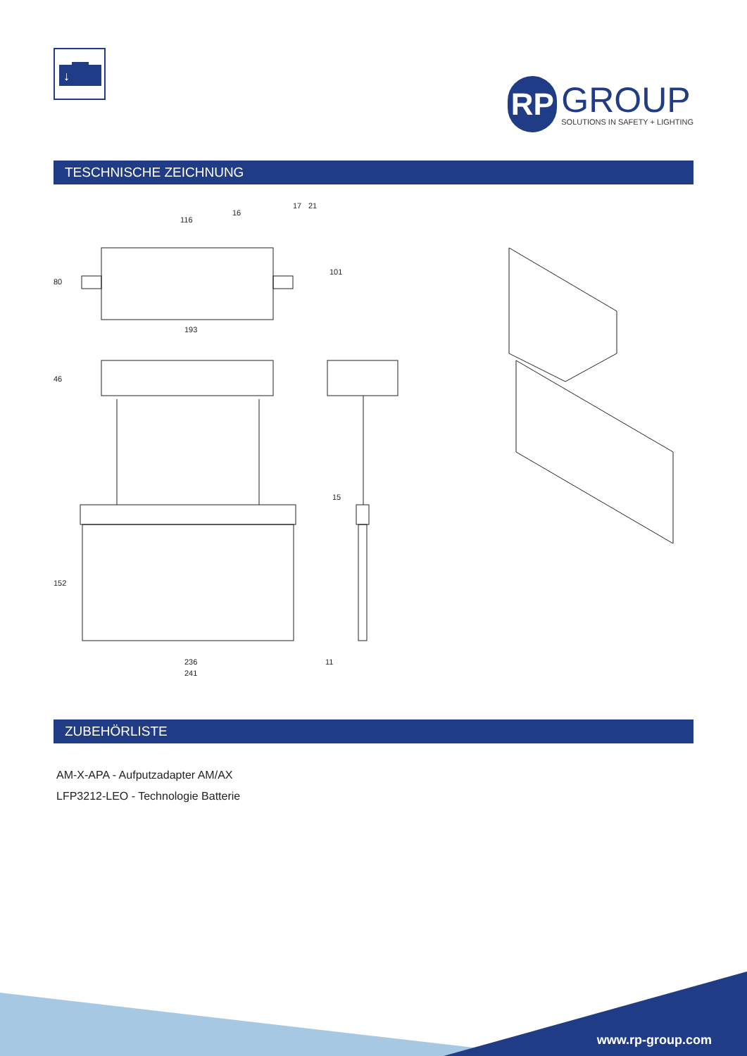↓
RP
GROUP
SOLUTIONS IN SAFETY + LIGHTING
TESCHNISCHE ZEICHNUNG
116
16
17 21
80
101
193
46
15
152
236 11
241
ZUBEHÖRLISTE
AM-X-APA - Aufputzadapter AM/AX
LFP3212-LEO - Technologie Batterie
www.rp-group.com